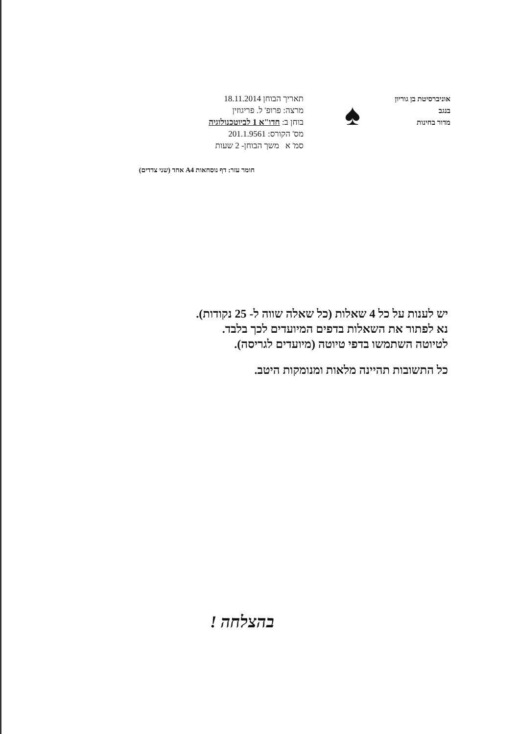אוניברסיטת בן גוריון בנגב
מדור בחינות
♠
תאריך הבוחן 18.11.2014
מרצה: פרופ' ל. פריגוזין
בוחן ב: חדו"א 1 לביוטכנולוגיה
מס' הקורס: 201.1.9561
סמ' א משך הבוחן- 2 שעות
חומר עזר: דף נוסחאות A4 אחד (שני צדדים)
יש לענות על כל 4 שאלות (כל שאלה שווה ל- 25 נקודות).
נא לפתור את השאלות בדפים המיועדים לכך בלבד.
לטיוטה השתמשו בדפי טיוטה (מיועדים לגריסה).
כל התשובות תהיינה מלאות ומנומקות היטב.
בהצלחה !